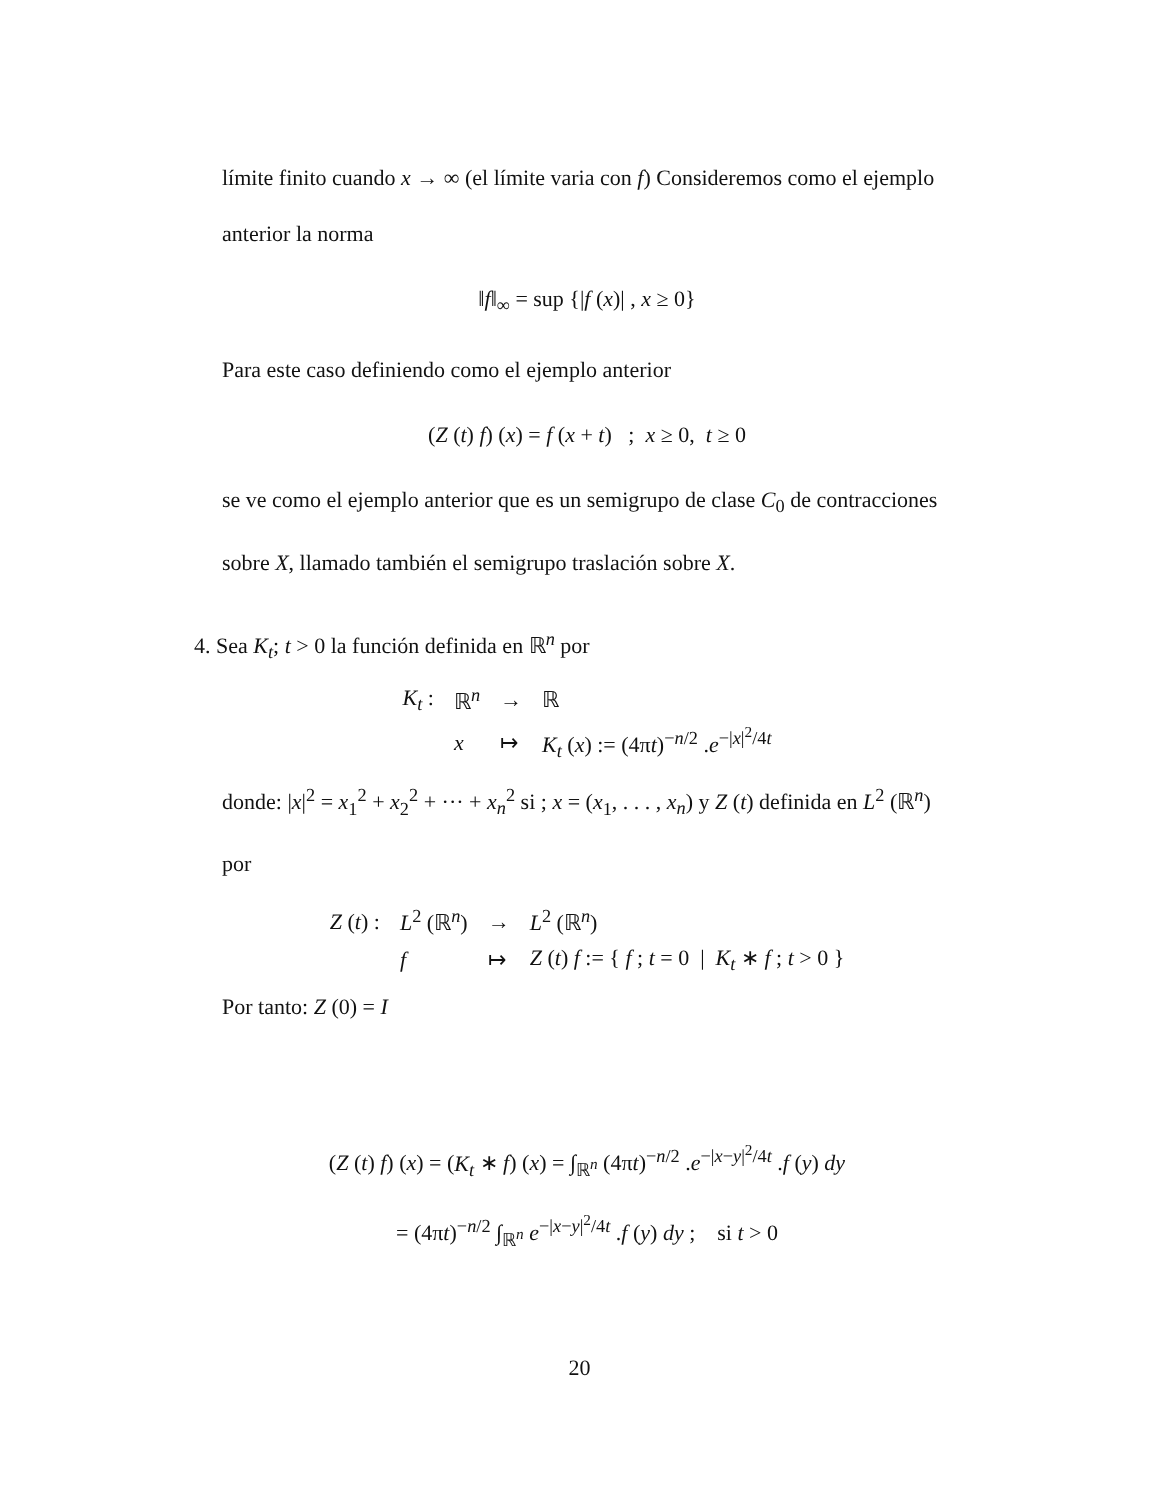límite finito cuando x → ∞ (el límite varia con f) Consideremos como el ejemplo anterior la norma
‖f‖<sub>∞</sub> = sup {|f (x)| , x ≥ 0}
Para este caso definiendo como el ejemplo anterior
(Z (t) f) (x) = f (x + t) ; x ≥ 0, t ≥ 0
se ve como el ejemplo anterior que es un semigrupo de clase C<sub>0</sub> de contracciones sobre X, llamado también el semigrupo traslación sobre X.
4. Sea K<sub>t</sub>; t > 0 la función definida en ℝ<sup>n</sup> por
| K<sub>t</sub> : | ℝ<sup>n</sup> | → | ℝ |
| | x | ↦ | K<sub>t</sub> ( x ) := (4π t )<sup>−n/2</sup> . e<sup>−/x/<sup>2</sup>/4t</sup> |
donde: |x|<sup>2</sup> = x<sub>1</sub><sup>2</sup> + x<sub>2</sub><sup>2</sup> + ··· + x<sub>n</sub><sup>2</sup> si ; x = (x<sub>1</sub>, . . . , x<sub>n</sub>) y Z (t) definida en L<sup>2</sup> (ℝ<sup>n</sup>) por
| Z ( t ) : | L<sup>2</sup> (ℝ<sup>n</sup>) | → | L<sup>2</sup> (ℝ<sup>n</sup>) |
| | f | ↦ | Z ( t ) f := { f ; t = 0 / K<sub>t</sub> ∗ f ; t > 0 } |
Por tanto: Z (0) = I
(Z (t) f) (x) = (K<sub>t</sub> ∗ f) (x) = ∫<sub>ℝ<sup>n</sup></sub> (4πt)<sup>−n/2</sup> .e<sup>−|x−y|<sup>2</sup>/4t</sup> .f (y) dy
= (4πt)<sup>−n/2</sup> ∫<sub>ℝ<sup>n</sup></sub> e<sup>−|x−y|<sup>2</sup>/4t</sup> .f (y) dy ; si t > 0
20